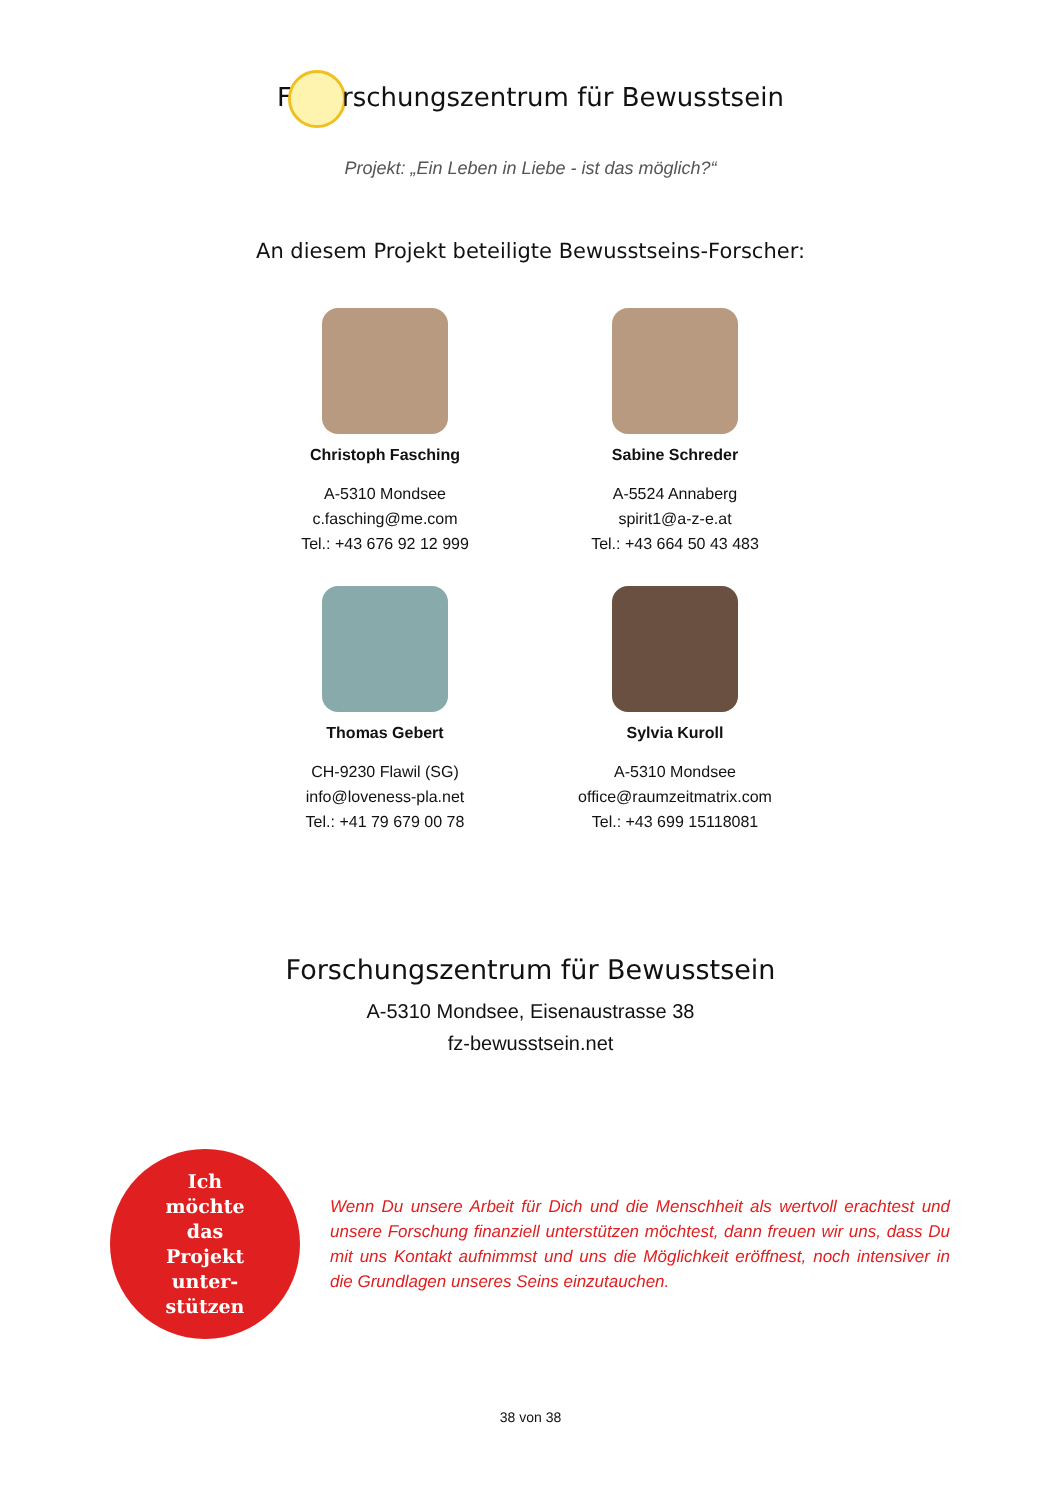F rschungszentrum für Bewusstsein
Projekt: „Ein Leben in Liebe - ist das möglich?“
An diesem Projekt beteiligte Bewusstseins-Forscher:
Christoph Fasching
A-5310 Mondsee
c.fasching@me.com
Tel.: +43 676 92 12 999
Sabine Schreder
A-5524 Annaberg
spirit1@a-z-e.at
Tel.: +43 664 50 43 483
Thomas Gebert
CH-9230 Flawil (SG)
info@loveness-pla.net
Tel.: +41 79 679 00 78
Sylvia Kuroll
A-5310 Mondsee
office@raumzeitmatrix.com
Tel.: +43 699 15118081
Forschungszentrum für Bewusstsein
A-5310 Mondsee, Eisenaustrasse 38
fz-bewusstsein.net
Ich
möchte
das
Projekt
unter-
stützen
Wenn Du unsere Arbeit für Dich und die Menschheit als wertvoll erachtest und unsere Forschung finanziell unterstützen möchtest, dann freuen wir uns, dass Du mit uns Kontakt aufnimmst und uns die Möglichkeit eröffnest, noch intensiver in die Grundlagen unseres Seins einzutauchen.
38 von 38